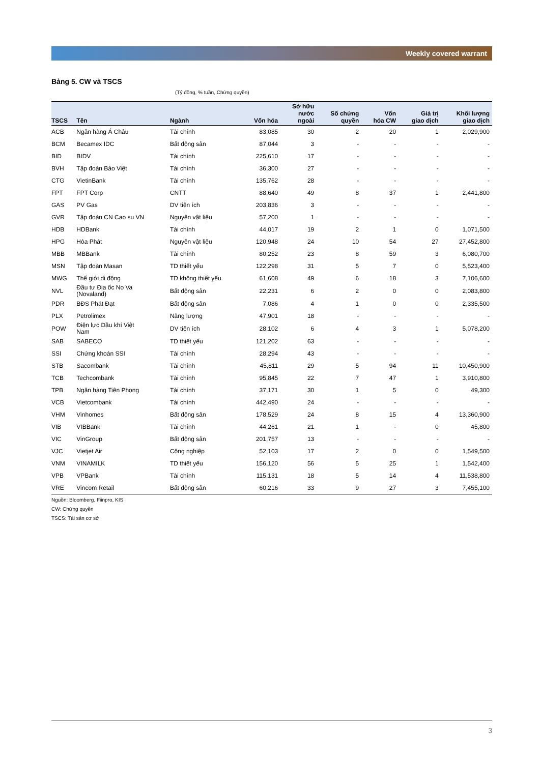Weekly covered warrant
Bảng 5. CW và TSCS
(Tỷ đồng, % tuần, Chứng quyền)
| TSCS | Tên | Ngành | Vốn hóa | Sở hữu nước ngoài | Số chứng quyền | Vốn hóa CW | Giá trị giao dịch | Khối lượng giao dịch |
| --- | --- | --- | --- | --- | --- | --- | --- | --- |
| ACB | Ngân hàng Á Châu | Tài chính | 83,085 | 30 | 2 | 20 | 1 | 2,029,900 |
| BCM | Becamex IDC | Bất động sản | 87,044 | 3 | - | - | - | - |
| BID | BIDV | Tài chính | 225,610 | 17 | - | - | - | - |
| BVH | Tập đoàn Bảo Việt | Tài chính | 36,300 | 27 | - | - | - | - |
| CTG | VietinBank | Tài chính | 135,762 | 28 | - | - | - | - |
| FPT | FPT Corp | CNTT | 88,640 | 49 | 8 | 37 | 1 | 2,441,800 |
| GAS | PV Gas | DV tiện ích | 203,836 | 3 | - | - | - | - |
| GVR | Tập đoàn CN Cao su VN | Nguyên vật liệu | 57,200 | 1 | - | - | - | - |
| HDB | HDBank | Tài chính | 44,017 | 19 | 2 | 1 | 0 | 1,071,500 |
| HPG | Hòa Phát | Nguyên vật liệu | 120,948 | 24 | 10 | 54 | 27 | 27,452,800 |
| MBB | MBBank | Tài chính | 80,252 | 23 | 8 | 59 | 3 | 6,080,700 |
| MSN | Tập đoàn Masan | TD thiết yếu | 122,298 | 31 | 5 | 7 | 0 | 5,523,400 |
| MWG | Thế giới di động | TD không thiết yếu | 61,608 | 49 | 6 | 18 | 3 | 7,106,600 |
| NVL | Đầu tư Địa ốc No Va (Novaland) | Bất động sản | 22,231 | 6 | 2 | 0 | 0 | 2,083,800 |
| PDR | BĐS Phát Đạt | Bất động sản | 7,086 | 4 | 1 | 0 | 0 | 2,335,500 |
| PLX | Petrolimex | Năng lượng | 47,901 | 18 | - | - | - | - |
| POW | Điện lực Dầu khí Việt Nam | DV tiện ích | 28,102 | 6 | 4 | 3 | 1 | 5,078,200 |
| SAB | SABECO | TD thiết yếu | 121,202 | 63 | - | - | - | - |
| SSI | Chứng khoán SSI | Tài chính | 28,294 | 43 | - | - | - | - |
| STB | Sacombank | Tài chính | 45,811 | 29 | 5 | 94 | 11 | 10,450,900 |
| TCB | Techcombank | Tài chính | 95,845 | 22 | 7 | 47 | 1 | 3,910,800 |
| TPB | Ngân hàng Tiên Phong | Tài chính | 37,171 | 30 | 1 | 5 | 0 | 49,300 |
| VCB | Vietcombank | Tài chính | 442,490 | 24 | - | - | - | - |
| VHM | Vinhomes | Bất động sản | 178,529 | 24 | 8 | 15 | 4 | 13,360,900 |
| VIB | VIBBank | Tài chính | 44,261 | 21 | 1 | - | 0 | 45,800 |
| VIC | VinGroup | Bất động sản | 201,757 | 13 | - | - | - | - |
| VJC | Vietjet Air | Công nghiệp | 52,103 | 17 | 2 | 0 | 0 | 1,549,500 |
| VNM | VINAMILK | TD thiết yếu | 156,120 | 56 | 5 | 25 | 1 | 1,542,400 |
| VPB | VPBank | Tài chính | 115,131 | 18 | 5 | 14 | 4 | 11,538,800 |
| VRE | Vincom Retail | Bất động sản | 60,216 | 33 | 9 | 27 | 3 | 7,455,100 |
Nguồn: Bloomberg, Fiinpro, KIS
CW: Chứng quyền
TSCS: Tài sản cơ sở
3